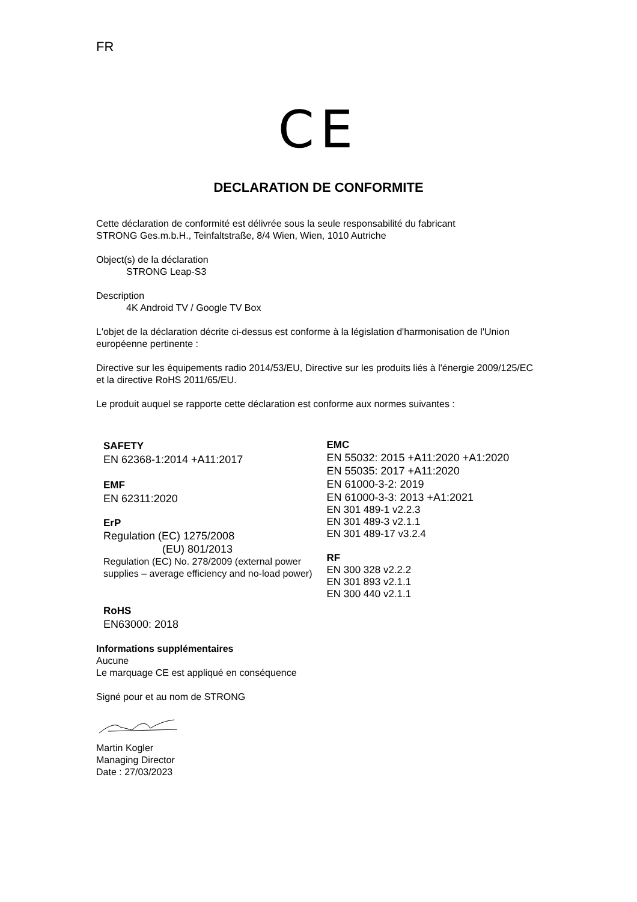FR
CE
DECLARATION DE CONFORMITE
Cette déclaration de conformité est délivrée sous la seule responsabilité du fabricant
STRONG Ges.m.b.H., Teinfaltstraße, 8/4 Wien, Wien, 1010 Autriche
Object(s) de la déclaration
STRONG Leap-S3
Description
4K Android TV / Google TV Box
L'objet de la déclaration décrite ci-dessus est conforme à la législation d'harmonisation de l'Union européenne pertinente :
Directive sur les équipements radio 2014/53/EU, Directive sur les produits liés à l'énergie 2009/125/EC et la directive RoHS 2011/65/EU.
Le produit auquel se rapporte cette déclaration est conforme aux normes suivantes :
SAFETY
EN 62368-1:2014 +A11:2017
EMF
EN 62311:2020
ErP
Regulation (EC) 1275/2008
(EU) 801/2013
Regulation (EC) No. 278/2009 (external power supplies – average efficiency and no-load power)
RoHS
EN63000: 2018
EMC
EN 55032: 2015 +A11:2020 +A1:2020
EN 55035: 2017 +A11:2020
EN 61000-3-2: 2019
EN 61000-3-3: 2013 +A1:2021
EN 301 489-1 v2.2.3
EN 301 489-3 v2.1.1
EN 301 489-17 v3.2.4
RF
EN 300 328 v2.2.2
EN 301 893 v2.1.1
EN 300 440 v2.1.1
Informations supplémentaires
Aucune
Le marquage CE est appliqué en conséquence
Signé pour et au nom de STRONG
Martin Kogler
Managing Director
Date : 27/03/2023